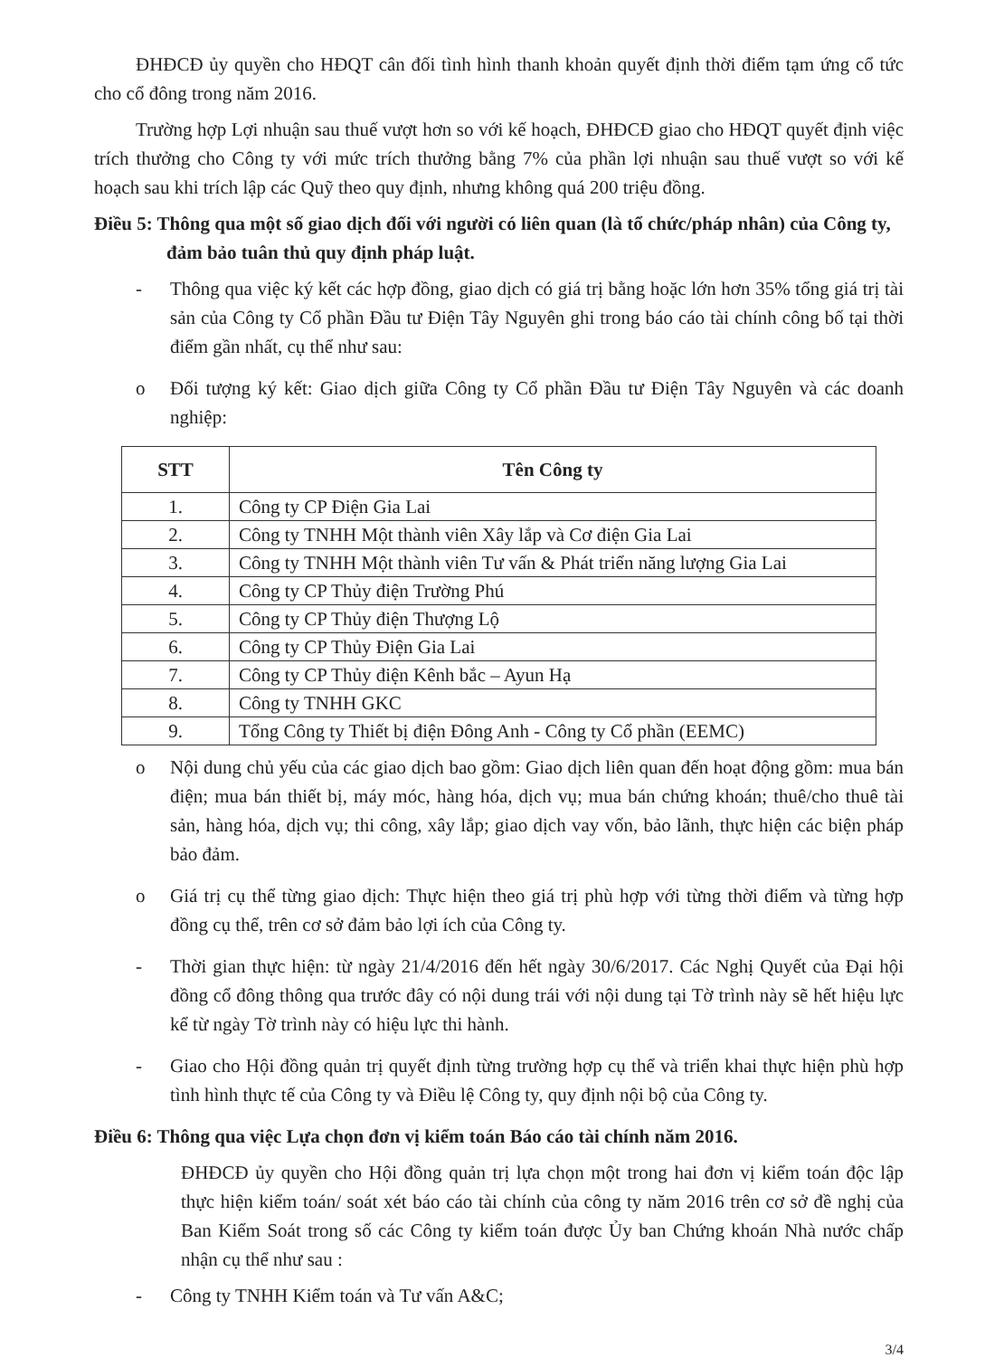ĐHĐCĐ ủy quyền cho HĐQT cân đối tình hình thanh khoản quyết định thời điểm tạm ứng cổ tức cho cổ đông trong năm 2016.
Trường hợp Lợi nhuận sau thuế vượt hơn so với kế hoạch, ĐHĐCĐ giao cho HĐQT quyết định việc trích thưởng cho Công ty với mức trích thưởng bằng 7% của phần lợi nhuận sau thuế vượt so với kế hoạch sau khi trích lập các Quỹ theo quy định, nhưng không quá 200 triệu đồng.
Điều 5: Thông qua một số giao dịch đối với người có liên quan (là tổ chức/pháp nhân) của Công ty, đảm bảo tuân thủ quy định pháp luật.
- Thông qua việc ký kết các hợp đồng, giao dịch có giá trị bằng hoặc lớn hơn 35% tổng giá trị tài sản của Công ty Cổ phần Đầu tư Điện Tây Nguyên ghi trong báo cáo tài chính công bố tại thời điểm gần nhất, cụ thể như sau:
o Đối tượng ký kết: Giao dịch giữa Công ty Cổ phần Đầu tư Điện Tây Nguyên và các doanh nghiệp:
| STT | Tên Công ty |
| --- | --- |
| 1. | Công ty CP Điện Gia Lai |
| 2. | Công ty TNHH Một thành viên Xây lắp và Cơ điện Gia Lai |
| 3. | Công ty TNHH Một thành viên Tư vấn & Phát triển năng lượng Gia Lai |
| 4. | Công ty CP Thủy điện Trường Phú |
| 5. | Công ty CP Thủy điện Thượng Lộ |
| 6. | Công ty CP Thủy Điện Gia Lai |
| 7. | Công ty CP Thủy điện Kênh bắc – Ayun Hạ |
| 8. | Công ty TNHH GKC |
| 9. | Tổng Công ty Thiết bị điện Đông Anh - Công ty Cổ phần (EEMC) |
o Nội dung chủ yếu của các giao dịch bao gồm: Giao dịch liên quan đến hoạt động gồm: mua bán điện; mua bán thiết bị, máy móc, hàng hóa, dịch vụ; mua bán chứng khoán; thuê/cho thuê tài sản, hàng hóa, dịch vụ; thi công, xây lắp; giao dịch vay vốn, bảo lãnh, thực hiện các biện pháp bảo đảm.
o Giá trị cụ thể từng giao dịch: Thực hiện theo giá trị phù hợp với từng thời điểm và từng hợp đồng cụ thể, trên cơ sở đảm bảo lợi ích của Công ty.
- Thời gian thực hiện: từ ngày 21/4/2016 đến hết ngày 30/6/2017. Các Nghị Quyết của Đại hội đồng cổ đông thông qua trước đây có nội dung trái với nội dung tại Tờ trình này sẽ hết hiệu lực kể từ ngày Tờ trình này có hiệu lực thi hành.
- Giao cho Hội đồng quản trị quyết định từng trường hợp cụ thể và triển khai thực hiện phù hợp tình hình thực tế của Công ty và Điều lệ Công ty, quy định nội bộ của Công ty.
Điều 6: Thông qua việc Lựa chọn đơn vị kiểm toán Báo cáo tài chính năm 2016.
ĐHĐCĐ ủy quyền cho Hội đồng quản trị lựa chọn một trong hai đơn vị kiểm toán độc lập thực hiện kiểm toán/ soát xét báo cáo tài chính của công ty năm 2016 trên cơ sở đề nghị của Ban Kiểm Soát trong số các Công ty kiểm toán được Ủy ban Chứng khoán Nhà nước chấp nhận cụ thể như sau :
- Công ty TNHH Kiểm toán và Tư vấn A&C;
3/4